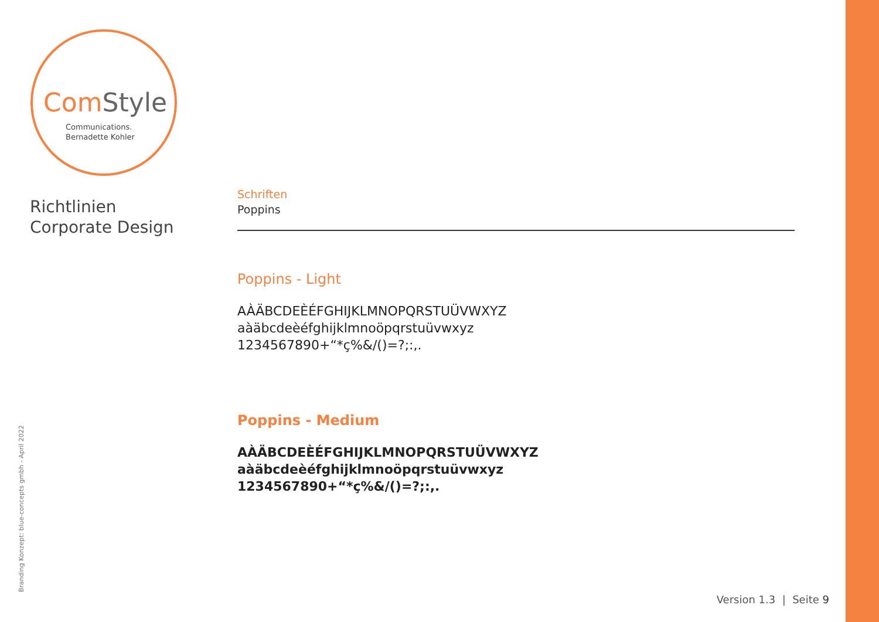ComStyle
Communications.
Bernadette Kohler
Richtlinien
Corporate Design
Schriften
Poppins
Poppins - Light
AÀÄBCDEÈÉFGHIJKLMNOPQRSTUÜVWXYZ
aàäbcdeèéfghijklmnoöpqrstuüvwxyz
1234567890+“*ç%&/()=?;:,.
Poppins - Medium
AÀÄBCDEÈÉFGHIJKLMNOPQRSTUÜVWXYZ
aàäbcdeèéfghijklmnoöpqrstuüvwxyz
1234567890+“*ç%&/()=?;:,.
Branding Konzept: blue-concepts gmbh - April 2022 Version 1.3 | Seite 9